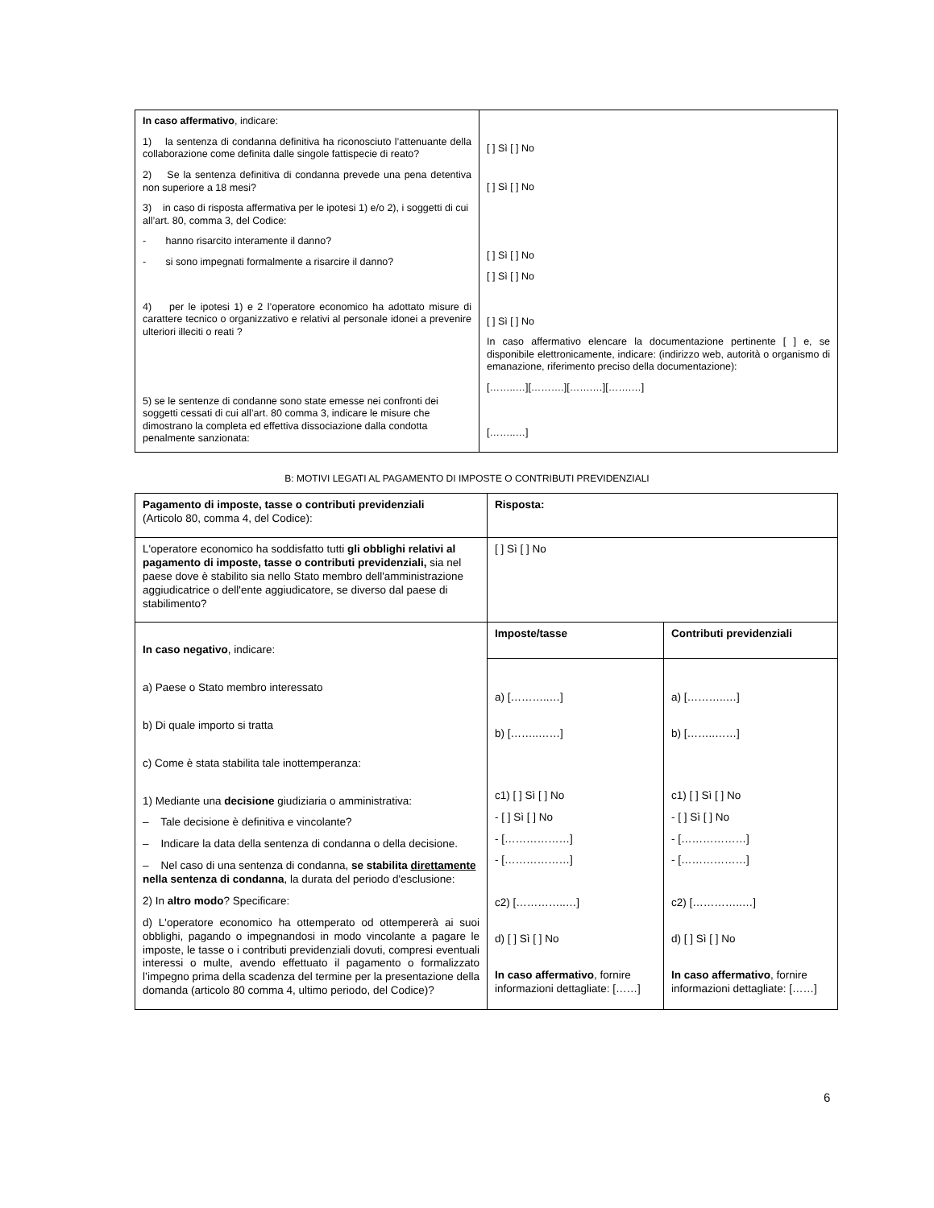| In caso affermativo , indicare: 1) la sentenza di condanna definitiva ha riconosciuto l’attenuante della collaborazione come definita dalle singole fattispecie di reato? 2) Se la sentenza definitiva di condanna prevede una pena detentiva non superiore a 18 mesi? 3) in caso di risposta affermativa per le ipotesi 1) e/o 2), i soggetti di cui all’art. 80, comma 3, del Codice: - hanno risarcito interamente il danno? - si sono impegnati formalmente a risarcire il danno? 4) per le ipotesi 1) e 2 l’operatore economico ha adottato misure di carattere tecnico o organizzativo e relativi al personale idonei a prevenire ulteriori illeciti o reati ? 5) se le sentenze di condanne sono state emesse nei confronti dei soggetti cessati di cui all’art. 80 comma 3, indicare le misure che dimostrano la completa ed effettiva dissociazione dalla condotta penalmente sanzionata: | [ ] Sì [ ] No [ ] Sì [ ] No [ ] Sì [ ] No [ ] Sì [ ] No [ ] Sì [ ] No In caso affermativo elencare la documentazione pertinente [ ] e, se disponibile elettronicamente, indicare: (indirizzo web, autorità o organismo di emanazione, riferimento preciso della documentazione): [……..…][……….][…….…][…….…] [……..…] |
B: MOTIVI LEGATI AL PAGAMENTO DI IMPOSTE O CONTRIBUTI PREVIDENZIALI
| Pagamento di imposte, tasse o contributi previdenziali (Articolo 80, comma 4, del Codice): | Risposta: | |
| L'operatore economico ha soddisfatto tutti gli obblighi relativi al pagamento di imposte, tasse o contributi previdenziali, sia nel paese dove è stabilito sia nello Stato membro dell'amministrazione aggiudicatrice o dell'ente aggiudicatore, se diverso dal paese di stabilimento? | [ ] Sì [ ] No | |
| In caso negativo , indicare: a) Paese o Stato membro interessato b) Di quale importo si tratta c) Come è stata stabilita tale inottemperanza: 1) Mediante una decisione giudiziaria o amministrativa: – Tale decisione è definitiva e vincolante? – Indicare la data della sentenza di condanna o della decisione. – Nel caso di una sentenza di condanna, se stabilita direttamente nella sentenza di condanna , la durata del periodo d'esclusione: 2) In altro modo ? Specificare: d) L'operatore economico ha ottemperato od ottempererà ai suoi obblighi, pagando o impegnandosi in modo vincolante a pagare le imposte, le tasse o i contributi previdenziali dovuti, compresi eventuali interessi o multe, avendo effettuato il pagamento o formalizzato l’impegno prima della scadenza del termine per la presentazione della domanda (articolo 80 comma 4, ultimo periodo, del Codice)? | Imposte/tasse | Contributi previdenziali |
| | a) [………..…] b) [……..……] c1) [ ] Sì [ ] No - [ ] Sì [ ] No - [………………] - [………………] c2) […………..…] d) [ ] Sì [ ] No In caso affermativo , fornire informazioni dettagliate: [……] | a) [………..…] b) [……..……] c1) [ ] Sì [ ] No - [ ] Sì [ ] No - [………………] - [………………] c2) […………..…] d) [ ] Sì [ ] No In caso affermativo , fornire informazioni dettagliate: [……] |
6